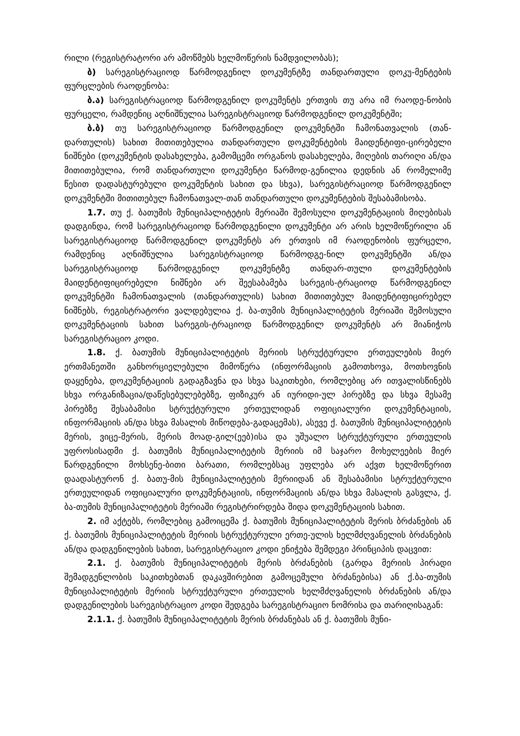რილი (რეგისტრატორი არ ამოწმებს ხელმოწერის ნამდვილობას);
ბ) სარეგისტრაციოდ წარმოდგენილ დოკუმენტზე თანდართული დოკუ-მენტების ფურცლების რაოდენობა:
ბ.ა) სარეგისტრაციოდ წარმოდგენილ დოკუმენტს ერთვის თუ არა იმ რაოდე-ნობის ფურცელი, რამდენიც აღნიშნულია სარეგისტრაციოდ წარმოდგენილ დოკუმენტში;
ბ.ბ) თუ სარეგისტრაციოდ წარმოდგენილ დოკუმენტში ჩამონათვალის (თან-დართულის) სახით მითითებულია თანდართული დოკუმენტების მაიდენტიფი-ცირებელი ნიშნები (დოკუმენტის დასახელება, გამომცემი ორგანოს დასახელება, მიღების თარიღი ან/და მითითებულია, რომ თანდართული დოკუმენტი წარმოდ-გენილია დედნის ან რომელიმე წესით დადასტურებული დოკუმენტის სახით და სხვა), სარეგისტრაციოდ წარმოდგენილ დოკუმენტში მითითებულ ჩამონათვალ-თან თანდართული დოკუმენტების შესაბამისობა.
1.7. თუ ქ. ბათუმის მუნიციპალიტეტის მერიაში შემოსული დოკუმენტაციის მიღებისას დადგინდა, რომ სარეგისტრაციოდ წარმოდგენილი დოკუმენტი არ არის ხელმოწერილი ან სარეგისტრაციოდ წარმოდგენილ დოკუმენტს არ ერთვის იმ რაოდენობის ფურცელი, რამდენიც აღნიშნულია სარეგისტრაციოდ წარმოდგე-ნილ დოკუმენტში ან/და სარეგისტრაციოდ წარმოდგენილ დოკუმენტზე თანდარ-თული დოკუმენტების მაიდენტიფიცირებელი ნიშნები არ შეესაბამება სარეგის-ტრაციოდ წარმოდგენილ დოკუმენტში ჩამონათვალის (თანდართულის) სახით მითითებულ მაიდენტიფიცირებელ ნიშნებს, რეგისტრატორი ვალდებულია ქ. ბა-თუმის მუნიციპალიტეტის მერიაში შემოსული დოკუმენტაციის სახით სარეგის-ტრაციოდ წარმოდგენილ დოკუმენტს არ მიანიჭოს სარეგისტრაციო კოდი.
1.8. ქ. ბათუმის მუნიციპალიტეტის მერიის სტრუქტურული ერთეულების მიერ ერთმანეთში განხორციელებული მიმოწერა (ინფორმაციის გამოთხოვა, მოთხოვნის დაყენება, დოკუმენტაციის გადაგზავნა და სხვა საკითხები, რომლებიც არ ითვალისწინებს სხვა ორგანიზაცია/დაწესებულებებზე, ფიზიკურ ან იურიდი-ულ პირებზე და სხვა მესამე პირებზე შესაბამისი სტრუქტურული ერთეულიდან ოფიციალური დოკუმენტაციის, ინფორმაციის ან/და სხვა მასალის მიწოდება-გადაცემას), ასევე ქ. ბათუმის მუნიციპალიტეტის მერის, ვიცე-მერის, მერის მოად-გილ(ეებ)ისა და უშუალო სტრუქტურული ერთეულის უფროსისადმი ქ. ბათუმის მუნიციპალიტეტის მერიის იმ საჯარო მოხელეების მიერ წარდგენილი მოხსენე-ბითი ბარათი, რომლებსაც უფლება არ აქვთ ხელმოწერით დაადასტურონ ქ. ბათუ-მის მუნიციპალიტეტის მერიიდან ან შესაბამისი სტრუქტურული ერთეულიდან ოფიციალური დოკუმენტაციის, ინფორმაციის ან/და სხვა მასალის გასვლა, ქ. ბა-თუმის მუნიციპალიტეტის მერიაში რეგისტრირდება შიდა დოკუმენტაციის სახით.
2. იმ აქტებს, რომლებიც გამოიცემა ქ. ბათუმის მუნიციპალიტეტის მერის ბრძანების ან ქ. ბათუმის მუნიციპალიტეტის მერიის სტრუქტურული ერთე-ულის ხელმძღვანელის ბრძანების ან/და დადგენილების სახით, სარეგისტრაციო კოდი ენიჭება შემდეგი პრინციპის დაცვით:
2.1. ქ. ბათუმის მუნიციპალიტეტის მერის ბრძანების (გარდა მერიის პირადი შემადგენლობის საკითხებთან დაკავშირებით გამოცემული ბრძანებისა) ან ქ.ბა-თუმის მუნიციპალიტეტის მერიის სტრუქტურული ერთეულის ხელმძღვანელის ბრძანების ან/და დადგენილების სარეგისტრაციო კოდი შედგება სარეგისტრაციო ნომრისა და თარიღისაგან:
2.1.1. ქ. ბათუმის მუნიციპალიტეტის მერის ბრძანებას ან ქ. ბათუმის მუნი-